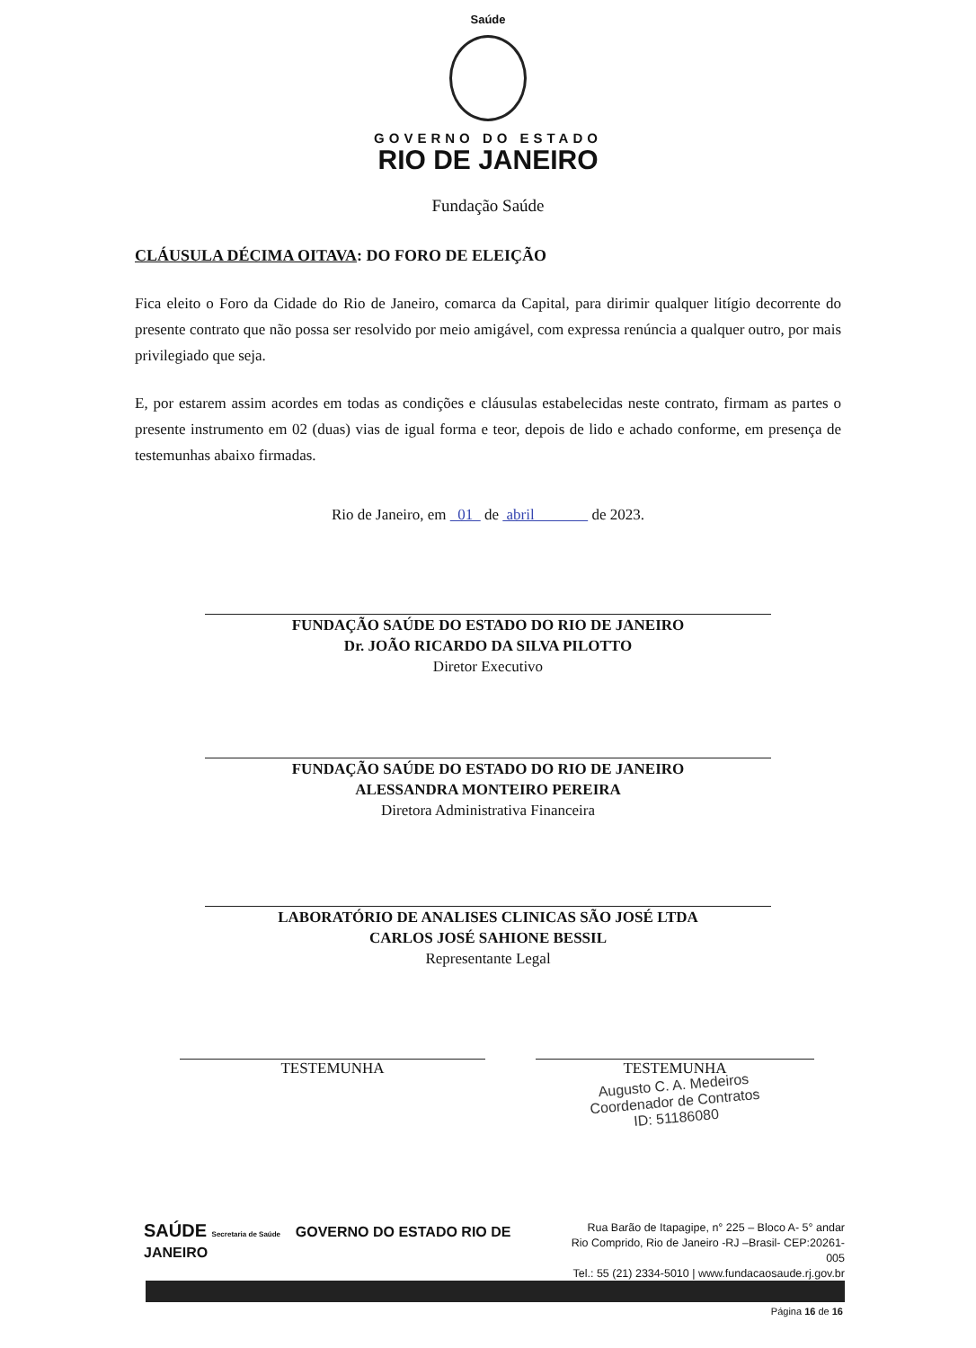Saúde
GOVERNO DO ESTADO
RIO DE JANEIRO
Fundação Saúde
CLÁUSULA DÉCIMA OITAVA: DO FORO DE ELEIÇÃO
Fica eleito o Foro da Cidade do Rio de Janeiro, comarca da Capital, para dirimir qualquer litígio decorrente do presente contrato que não possa ser resolvido por meio amigável, com expressa renúncia a qualquer outro, por mais privilegiado que seja.
E, por estarem assim acordes em todas as condições e cláusulas estabelecidas neste contrato, firmam as partes o presente instrumento em 02 (duas) vias de igual forma e teor, depois de lido e achado conforme, em presença de testemunhas abaixo firmadas.
Rio de Janeiro, em 01 de abril de 2023.
FUNDAÇÃO SAÚDE DO ESTADO DO RIO DE JANEIRO
Dr. JOÃO RICARDO DA SILVA PILOTTO
Diretor Executivo
FUNDAÇÃO SAÚDE DO ESTADO DO RIO DE JANEIRO
ALESSANDRA MONTEIRO PEREIRA
Diretora Administrativa Financeira
LABORATÓRIO DE ANALISES CLINICAS SÃO JOSÉ LTDA
CARLOS JOSÉ SAHIONE BESSIL
Representante Legal
TESTEMUNHA TESTEMUNHA
Augusto C. A. Medeiros
Coordenador de Contratos
ID: 51186080
SAÚDE Secretaria de Saúde GOVERNO DO ESTADO RIO DE JANEIRO
Rua Barão de Itapagipe, n° 225 – Bloco A- 5° andar
Rio Comprido, Rio de Janeiro -RJ –Brasil- CEP:20261-005
Tel.: 55 (21) 2334-5010 | www.fundacaosaude.rj.gov.br
Página 16 de 16